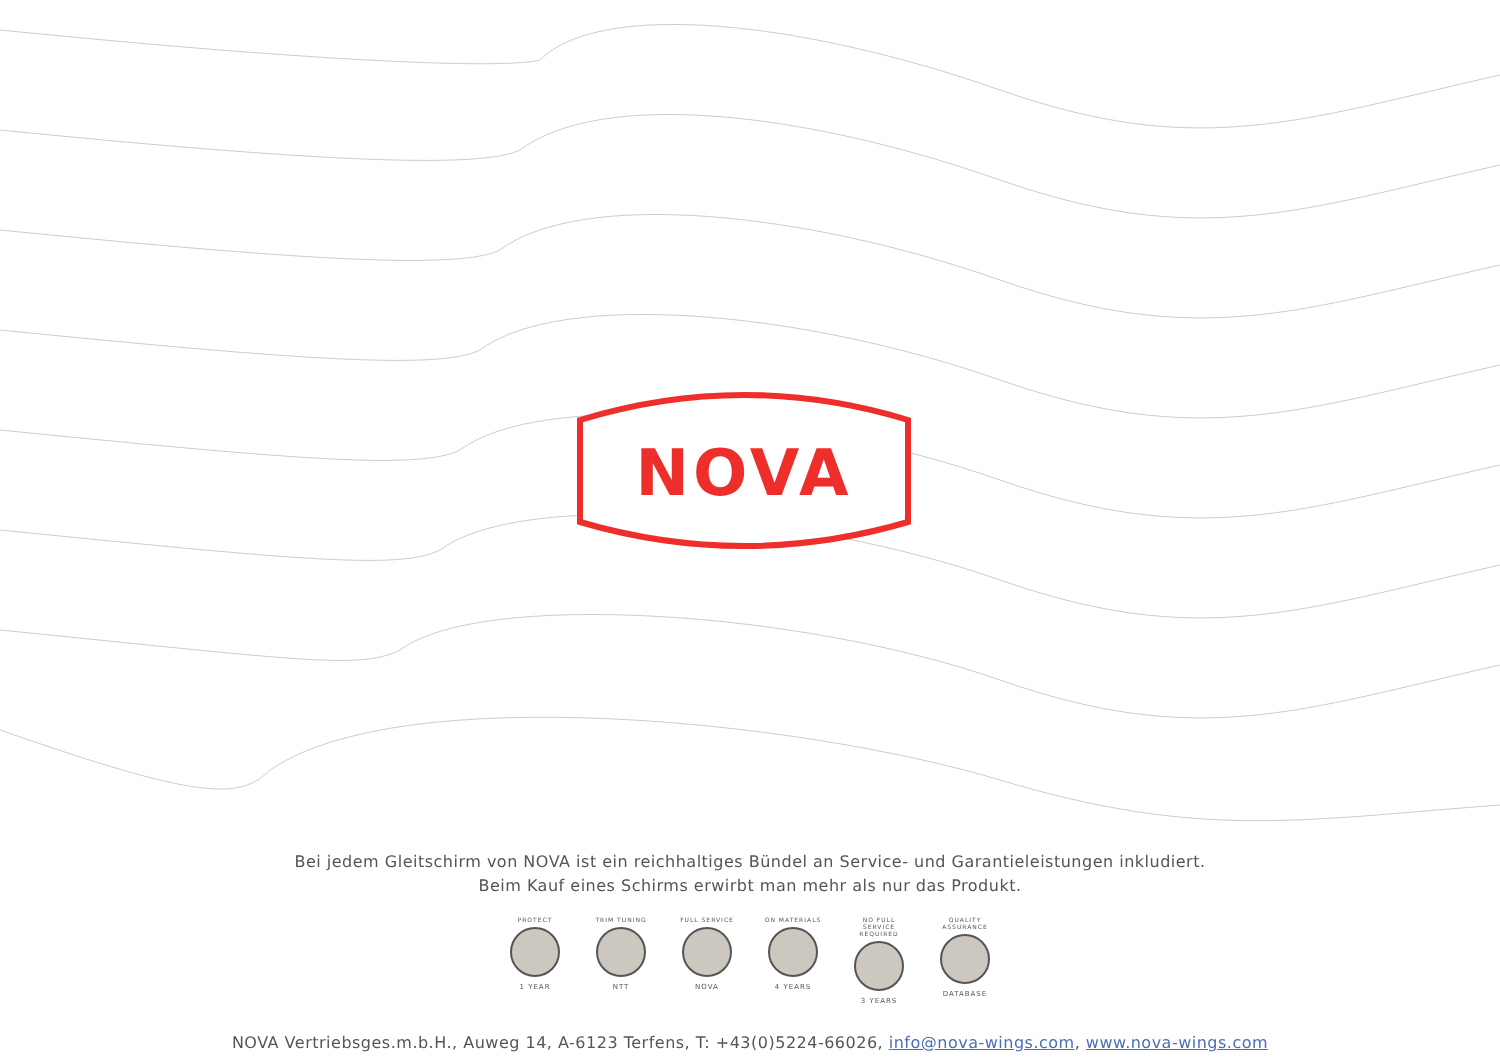NOVA
Bei jedem Gleitschirm von NOVA ist ein reichhaltiges Bündel an Service- und Garantieleistungen inkludiert.
Beim Kauf eines Schirms erwirbt man mehr als nur das Produkt.
PROTECT
1 YEAR
TRIM TUNING
NTT
FULL SERVICE
NOVA
ON MATERIALS
4 YEARS
NO FULL SERVICE REQUIRED
3 YEARS
QUALITY ASSURANCE
DATABASE
NOVA Vertriebsges.m.b.H., Auweg 14, A-6123 Terfens, T: +43(0)5224-66026, info@nova-wings.com, www.nova-wings.com